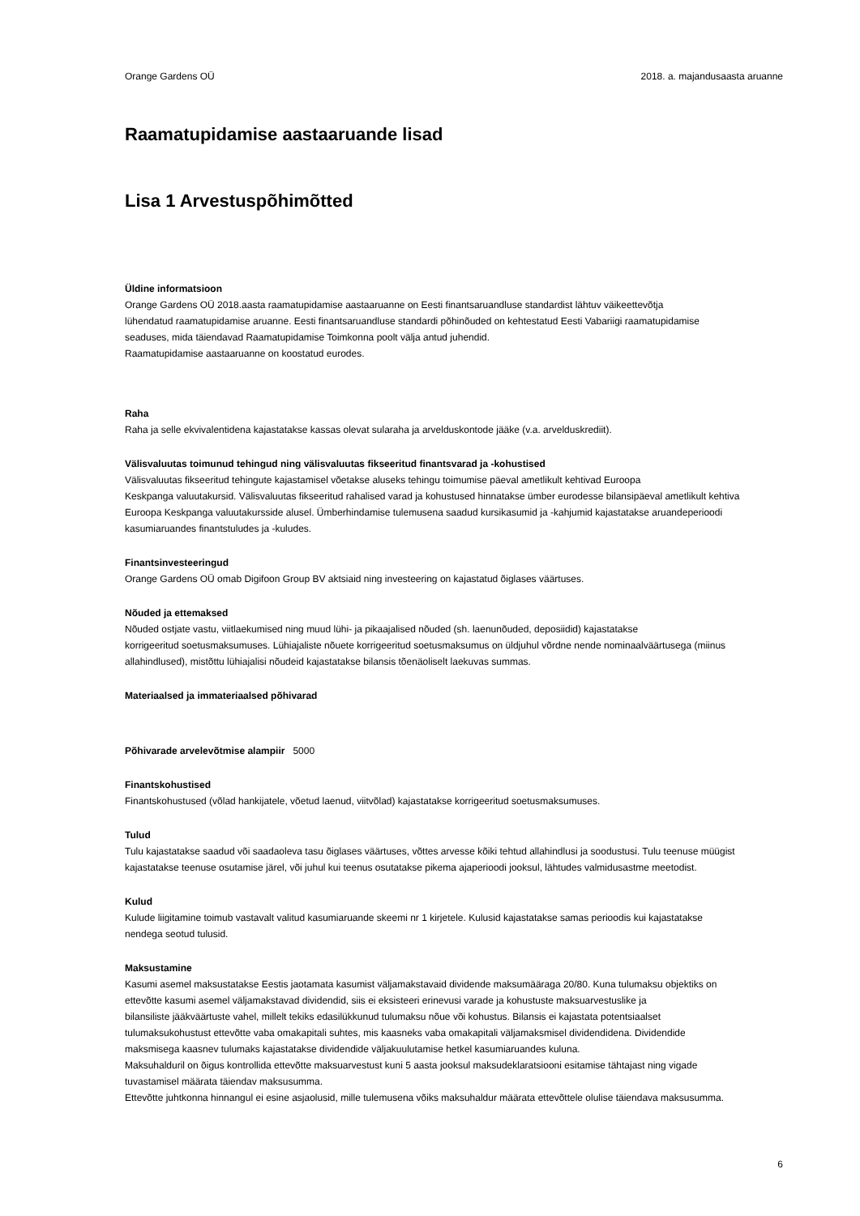Orange Gardens OÜ 2018. a. majandusaasta aruanne
Raamatupidamise aastaaruande lisad
Lisa 1 Arvestuspõhimõtted
Üldine informatsioon
Orange Gardens OÜ 2018.aasta raamatupidamise aastaaruanne on Eesti finantsaruandluse standardist lähtuv väikeettevõtja
lühendatud raamatupidamise aruanne. Eesti finantsaruandluse standardi põhinõuded on kehtestatud Eesti Vabariigi raamatupidamise
seaduses, mida täiendavad Raamatupidamise Toimkonna poolt välja antud juhendid.
Raamatupidamise aastaaruanne on koostatud eurodes.
Raha
Raha ja selle ekvivalentidena kajastatakse kassas olevat sularaha ja arvelduskontode jääke (v.a. arvelduskrediit).
Välisvaluutas toimunud tehingud ning välisvaluutas fikseeritud finantsvarad ja -kohustised
Välisvaluutas fikseeritud tehingute kajastamisel võetakse aluseks tehingu toimumise päeval ametlikult kehtivad Euroopa
Keskpanga valuutakursid. Välisvaluutas fikseeritud rahalised varad ja kohustused hinnatakse ümber eurodesse bilansipäeval ametlikult kehtiva
Euroopa Keskpanga valuutakursside alusel. Ümberhindamise tulemusena saadud kursikasumid ja -kahjumid kajastatakse aruandeperioodi
kasumiaruandes finantstuludes ja -kuludes.
Finantsinvesteeringud
Orange Gardens OÜ omab Digifoon Group BV aktsiaid ning investeering on kajastatud õiglases väärtuses.
Nõuded ja ettemaksed
Nõuded ostjate vastu, viitlaekumised ning muud lühi- ja pikaajalised nõuded (sh. laenunõuded, deposiidid) kajastatakse
korrigeeritud soetusmaksumuses. Lühiajaliste nõuete korrigeeritud soetusmaksumus on üldjuhul võrdne nende nominaalväärtusega (miinus
allahindlused), mistõttu lühiajalisi nõudeid kajastatakse bilansis tõenäoliselt laekuvas summas.
Materiaalsed ja immateriaalsed põhivarad
Põhivarade arvelevõtmise alampiir 5000
Finantskohustised
Finantskohustused (võlad hankijatele, võetud laenud, viitvõlad) kajastatakse korrigeeritud soetusmaksumuses.
Tulud
Tulu kajastatakse saadud või saadaoleva tasu õiglases väärtuses, võttes arvesse kõiki tehtud allahindlusi ja soodustusi. Tulu teenuse müügist
kajastatakse teenuse osutamise järel, või juhul kui teenus osutatakse pikema ajaperioodi jooksul, lähtudes valmidusastme meetodist.
Kulud
Kulude liigitamine toimub vastavalt valitud kasumiaruande skeemi nr 1 kirjetele. Kulusid kajastatakse samas perioodis kui kajastatakse
nendega seotud tulusid.
Maksustamine
Kasumi asemel maksustatakse Eestis jaotamata kasumist väljamakstavaid dividende maksumääraga 20/80. Kuna tulumaksu objektiks on
ettevõtte kasumi asemel väljamakstavad dividendid, siis ei eksisteeri erinevusi varade ja kohustuste maksuarvestuslike ja
bilansiliste jääkväärtuste vahel, millelt tekiks edasilükkunud tulumaksu nõue või kohustus. Bilansis ei kajastata potentsiaalset
tulumaksukohustust ettevõtte vaba omakapitali suhtes, mis kaasneks vaba omakapitali väljamaksmisel dividendidena. Dividendide
maksmisega kaasnev tulumaks kajastatakse dividendide väljakuulutamise hetkel kasumiaruandes kuluna.
Maksuhalduril on õigus kontrollida ettevõtte maksuarvestust kuni 5 aasta jooksul maksudeklaratsiooni esitamise tähtajast ning vigade
tuvastamisel määrata täiendav maksusumma.
Ettevõtte juhtkonna hinnangul ei esine asjaolusid, mille tulemusena võiks maksuhaldur määrata ettevõttele olulise täiendava maksusumma.
6